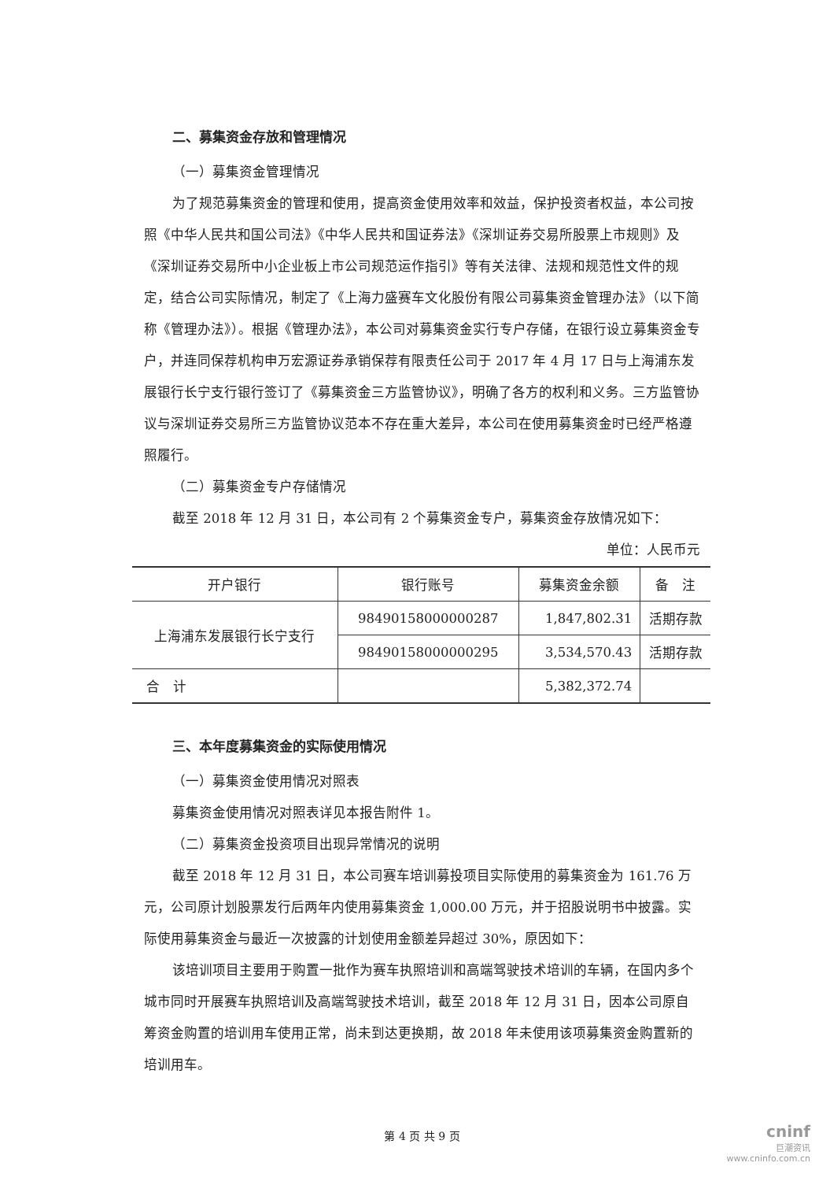二、募集资金存放和管理情况
（一）募集资金管理情况
为了规范募集资金的管理和使用，提高资金使用效率和效益，保护投资者权益，本公司按照《中华人民共和国公司法》《中华人民共和国证券法》《深圳证券交易所股票上市规则》及《深圳证券交易所中小企业板上市公司规范运作指引》等有关法律、法规和规范性文件的规定，结合公司实际情况，制定了《上海力盛赛车文化股份有限公司募集资金管理办法》（以下简称《管理办法》）。根据《管理办法》，本公司对募集资金实行专户存储，在银行设立募集资金专户，并连同保荐机构申万宏源证券承销保荐有限责任公司于 2017 年 4 月 17 日与上海浦东发展银行长宁支行银行签订了《募集资金三方监管协议》，明确了各方的权利和义务。三方监管协议与深圳证券交易所三方监管协议范本不存在重大差异，本公司在使用募集资金时已经严格遵照履行。
（二）募集资金专户存储情况
截至 2018 年 12 月 31 日，本公司有 2 个募集资金专户，募集资金存放情况如下：
单位：人民币元
| 开户银行 | 银行账号 | 募集资金余额 | 备 注 |
| --- | --- | --- | --- |
| 上海浦东发展银行长宁支行 | 98490158000000287 | 1,847,802.31 | 活期存款 |
| | 98490158000000295 | 3,534,570.43 | 活期存款 |
| 合 计 | | 5,382,372.74 | |
三、本年度募集资金的实际使用情况
（一）募集资金使用情况对照表
募集资金使用情况对照表详见本报告附件 1。
（二）募集资金投资项目出现异常情况的说明
截至 2018 年 12 月 31 日，本公司赛车培训募投项目实际使用的募集资金为 161.76 万元，公司原计划股票发行后两年内使用募集资金 1,000.00 万元，并于招股说明书中披露。实际使用募集资金与最近一次披露的计划使用金额差异超过 30%，原因如下：
该培训项目主要用于购置一批作为赛车执照培训和高端驾驶技术培训的车辆，在国内多个城市同时开展赛车执照培训及高端驾驶技术培训，截至 2018 年 12 月 31 日，因本公司原自筹资金购置的培训用车使用正常，尚未到达更换期，故 2018 年未使用该项募集资金购置新的培训用车。
第 4 页 共 9 页
cninf
巨潮资讯
www.cninfo.com.cn